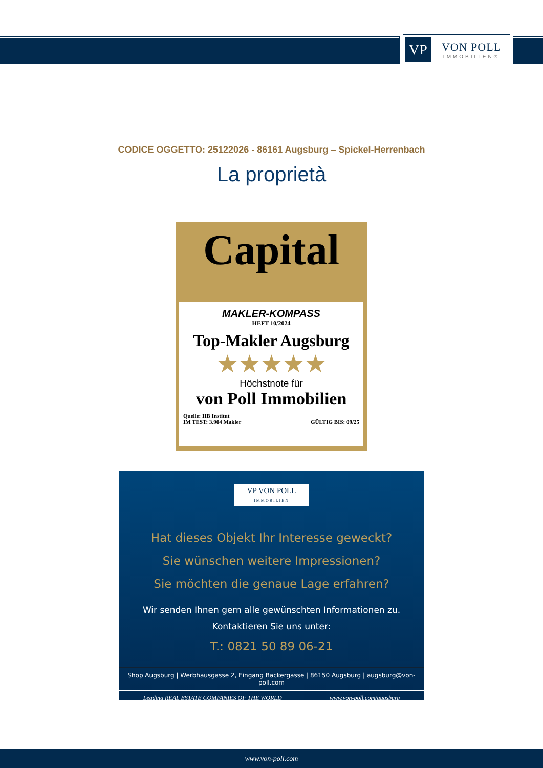VP
VON POLL
IMMOBILIEN®
CODICE OGGETTO: 25122026 - 86161 Augsburg – Spickel-Herrenbach
La proprietà
Capital
MAKLER-KOMPASS
HEFT 10/2024
Top-Makler Augsburg
★★★★★
Höchstnote für
von Poll Immobilien
Quelle: IIB Institut
IM TEST: 3.904 Makler
GÜLTIG BIS: 09/25
VP VON POLL IMMOBILIEN
Hat dieses Objekt Ihr Interesse geweckt?
Sie wünschen weitere Impressionen?
Sie möchten die genaue Lage erfahren?
Wir senden Ihnen gern alle gewünschten Informationen zu.
Kontaktieren Sie uns unter:
T.: 0821 50 89 06-21
Shop Augsburg | Werbhausgasse 2, Eingang Bäckergasse | 86150 Augsburg | augsburg@von-poll.com
Leading REAL ESTATE COMPANIES OF THE WORLD www.von-poll.com/augsburg
www.von-poll.com